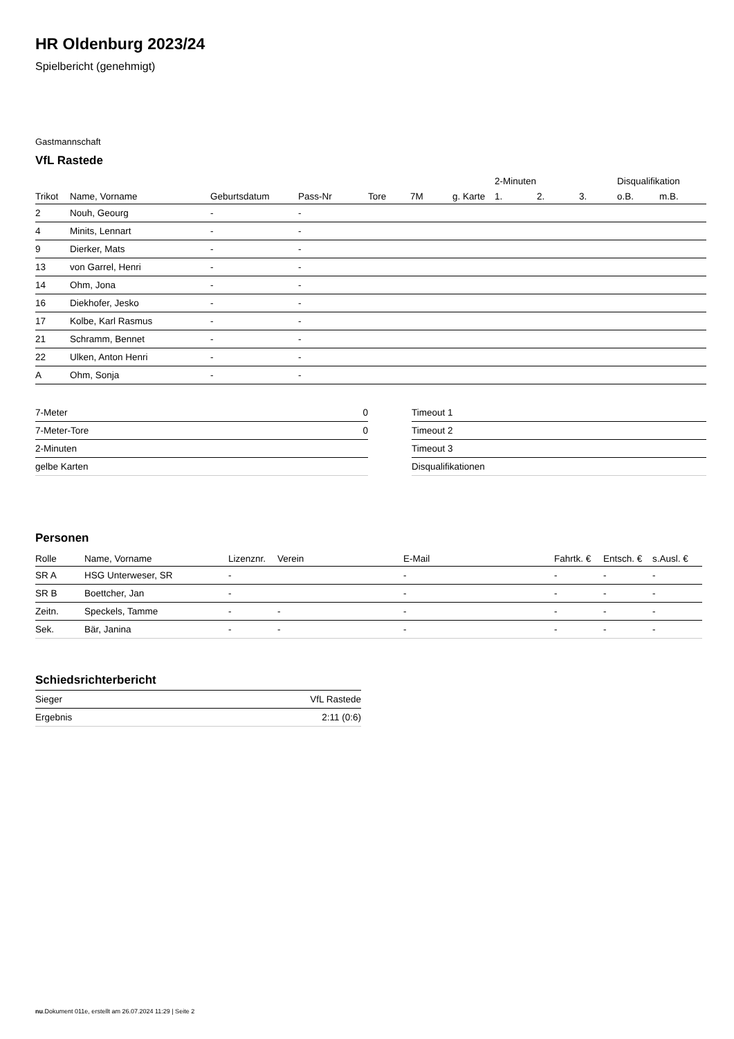HR Oldenburg 2023/24
Spielbericht (genehmigt)
Gastmannschaft
VfL Rastede
| | | | | | | | 2-Minuten | | | Disqualifikation | |
| --- | --- | --- | --- | --- | --- | --- | --- | --- | --- | --- | --- |
| Trikot | Name, Vorname | Geburtsdatum | Pass-Nr | Tore | 7M | g. Karte | 1. | 2. | 3. | o.B. | m.B. |
| 2 | Nouh, Geourg | - | - | | | | | | | | |
| 4 | Minits, Lennart | - | - | | | | | | | | |
| 9 | Dierker, Mats | - | - | | | | | | | | |
| 13 | von Garrel, Henri | - | - | | | | | | | | |
| 14 | Ohm, Jona | - | - | | | | | | | | |
| 16 | Diekhofer, Jesko | - | - | | | | | | | | |
| 17 | Kolbe, Karl Rasmus | - | - | | | | | | | | |
| 21 | Schramm, Bennet | - | - | | | | | | | | |
| 22 | Ulken, Anton Henri | - | - | | | | | | | | |
| A | Ohm, Sonja | - | - | | | | | | | | |
| 7-Meter | 0 |
| 7-Meter-Tore | 0 |
| 2-Minuten | |
| gelbe Karten | |
| Timeout 1 |
| Timeout 2 |
| Timeout 3 |
| Disqualifikationen |
Personen
| Rolle | Name, Vorname | Lizenznr. | Verein | E-Mail | Fahrtk. € | Entsch. € | s.Ausl. € |
| --- | --- | --- | --- | --- | --- | --- | --- |
| SR A | HSG Unterweser, SR | - | | - | - | - | - |
| SR B | Boettcher, Jan | - | | - | - | - | - |
| Zeitn. | Speckels, Tamme | - | - | - | - | - | - |
| Sek. | Bär, Janina | - | - | - | - | - | - |
Schiedsrichterbericht
| Sieger | VfL Rastede |
| Ergebnis | 2:11 (0:6) |
nu.Dokument 011e, erstellt am 26.07.2024 11:29 | Seite 2